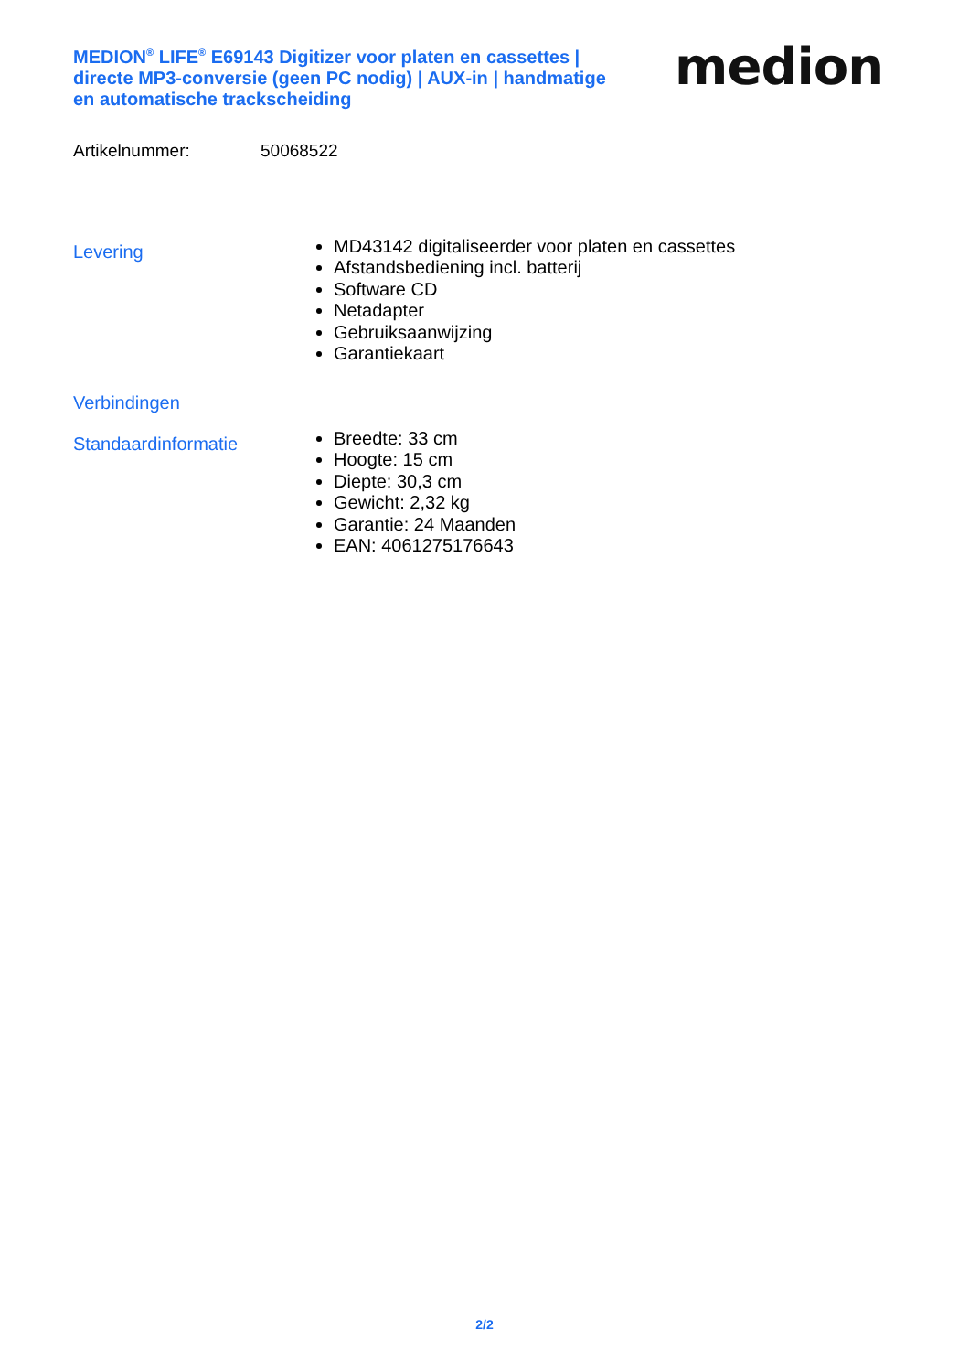MEDION<sup>®</sup> LIFE<sup>®</sup> E69143 Digitizer voor platen en cassettes | directe MP3-conversie (geen PC nodig) | AUX-in | handmatige en automatische trackscheiding
medion
Artikelnummer: 50068522
Levering
MD43142 digitaliseerder voor platen en cassettes
Afstandsbediening incl. batterij
Software CD
Netadapter
Gebruiksaanwijzing
Garantiekaart
Verbindingen
Standaardinformatie
Breedte: 33 cm
Hoogte: 15 cm
Diepte: 30,3 cm
Gewicht: 2,32 kg
Garantie: 24 Maanden
EAN: 4061275176643
2/2